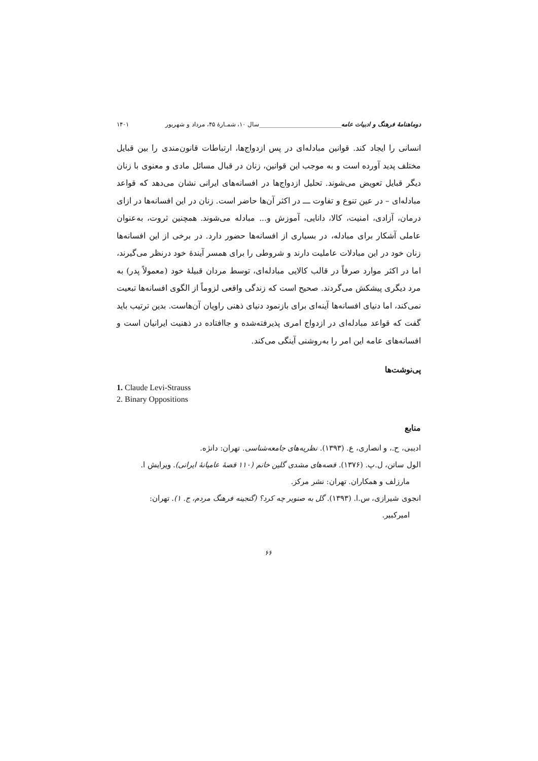دوماهنامهٔ فرهنگ و ادبیات عامه___________________________سال ۱۰، شمـارهٔ ۴۵، مرداد و شهریور ۱۴۰۱
انسانی را ایجاد کند. قوانین مبادله‌ای در پس ازدواج‌ها، ارتباطات قانون‌مندی را بین قبایل مختلف پدید آورده است و به موجب این قوانین، زنان در قبال مسائل مادی و معنوی با زنان دیگر قبایل تعویض می‌شوند. تحلیل ازدواج‌ها در افسانه‌های ایرانی نشان می‌دهد که قواعد مبادله‌ای – در عین تنوع و تفاوت ـــ در اکثر آن‌ها حاضر است. زنان در این افسانه‌ها در ازای درمان، آزادی، امنیت، کالا، دانایی، آموزش و... مبادله می‌شوند. همچنین ثروت، به‌عنوان عاملی آشکار برای مبادله، در بسیاری از افسانه‌ها حضور دارد. در برخی از این افسانه‌ها زنان خود در این مبادلات عاملیت دارند و شروطی را برای همسر آیندهٔ خود درنظر می‌گیرند، اما در اکثر موارد صرفاً در قالب کالایی مبادله‌ای، توسط مردان قبیلهٔ خود (معمولاً پدر) به مرد دیگری پیشکش می‌گردند. صحیح است که زندگی واقعی لزوماً از الگوی افسانه‌ها تبعیت نمی‌کند، اما دنیای افسانه‌ها آینه‌ای برای بازنمود دنیای ذهنی راویان آن‌هاست. بدین ترتیب باید گفت که قواعد مبادله‌ای در ازدواج امری پذیرفته‌شده و جاافتاده در ذهنیت ایرانیان است و افسانه‌های عامه این امر را به‌روشنی آینگی می‌کند.
پی‌نوشت‌ها
1. Claude Levi-Strauss
2. Binary Oppositions
منابع
ادیبی، ح.، و انصاری، ع. (۱۳۹۳). نظریه‌های جامعه‌شناسی. تهران: دانژه.
الول ساتن، ل.پ. (۱۳۷۶). قصه‌های مشدی گلین خانم (۱۱۰ قصهٔ عامیانهٔ ایرانی). ویرایش ا.
مارزلف و همکاران. تهران: نشر مرکز.
انجوی شیرازی، س.ا. (۱۳۹۳). گل به صنوبر چه کرد؟ (گنجینه فرهنگ مردم، ج. ۱). تهران:
امیرکبیر.
۶۶